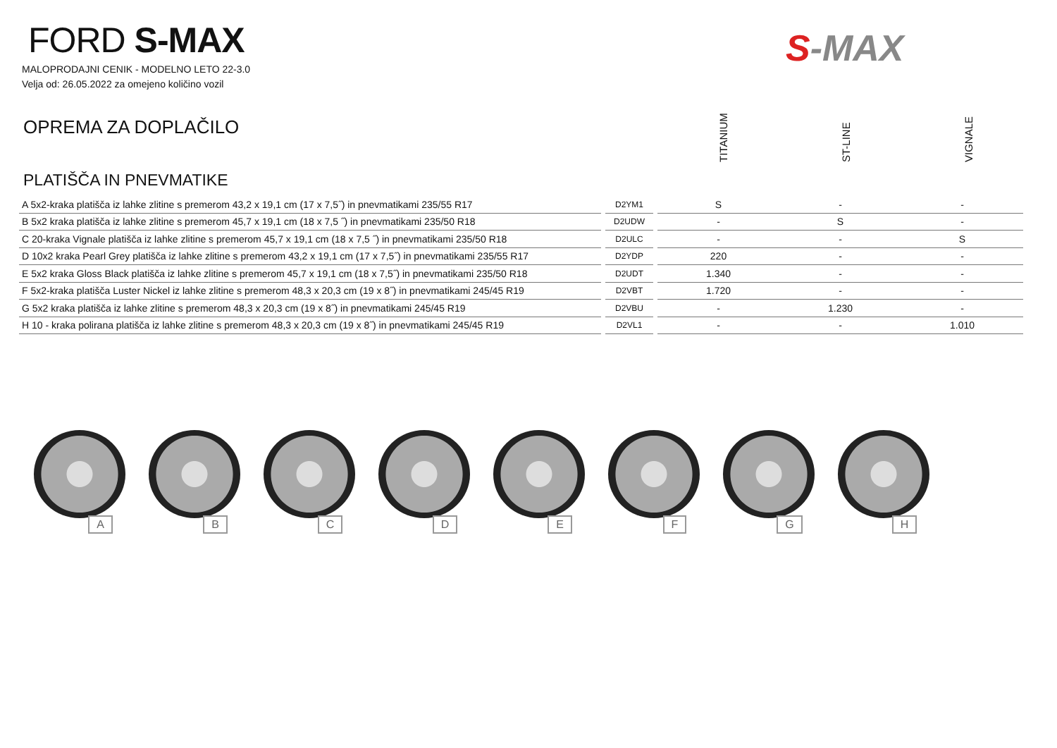FORD S-MAX
MALOPRODAJNI CENIK - MODELNO LETO 22-3.0
Velja od: 26.05.2022 za omejeno količino vozil
S-MAX
OPREMA ZA DOPLAČILO
TITANIUM
ST-LINE
VIGNALE
PLATIŠČA IN PNEVMATIKE
| A 5x2-kraka platišča iz lahke zlitine s premerom 43,2 x 19,1 cm (17 x 7,5˝) in pnevmatikami 235/55 R17 | | D2YM1 | | S | - | - |
| B 5x2 kraka platišča iz lahke zlitine s premerom 45,7 x 19,1 cm (18 x 7,5 ˝) in pnevmatikami 235/50 R18 | | D2UDW | | - | S | - |
| C 20-kraka Vignale platišča iz lahke zlitine s premerom 45,7 x 19,1 cm (18 x 7,5 ˝) in pnevmatikami 235/50 R18 | | D2ULC | | - | - | S |
| D 10x2 kraka Pearl Grey platišča iz lahke zlitine s premerom 43,2 x 19,1 cm (17 x 7,5˝) in pnevmatikami 235/55 R17 | | D2YDP | | 220 | - | - |
| E 5x2 kraka Gloss Black platišča iz lahke zlitine s premerom 45,7 x 19,1 cm (18 x 7,5˝) in pnevmatikami 235/50 R18 | | D2UDT | | 1.340 | - | - |
| F 5x2-kraka platišča Luster Nickel iz lahke zlitine s premerom 48,3 x 20,3 cm (19 x 8˝) in pnevmatikami 245/45 R19 | | D2VBT | | 1.720 | - | - |
| G 5x2 kraka platišča iz lahke zlitine s premerom 48,3 x 20,3 cm (19 x 8˝) in pnevmatikami 245/45 R19 | | D2VBU | | - | 1.230 | - |
| H 10 - kraka polirana platišča iz lahke zlitine s premerom 48,3 x 20,3 cm (19 x 8˝) in pnevmatikami 245/45 R19 | | D2VL1 | | - | - | 1.010 |
A B C D E F G H